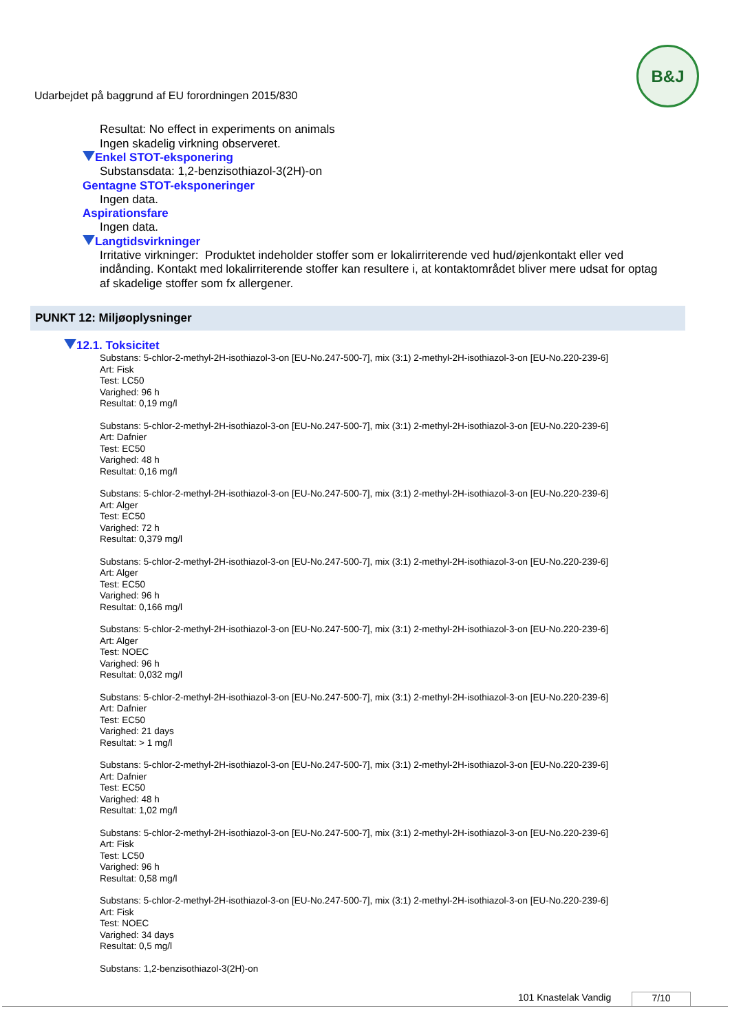Udarbejdet på baggrund af EU forordningen 2015/830
B&J
Resultat: No effect in experiments on animals
Ingen skadelig virkning observeret.
Enkel STOT-eksponering
Substansdata: 1,2-benzisothiazol-3(2H)-on
Gentagne STOT-eksponeringer
Ingen data.
Aspirationsfare
Ingen data.
Langtidsvirkninger
Irritative virkninger: Produktet indeholder stoffer som er lokalirriterende ved hud/øjenkontakt eller ved indånding. Kontakt med lokalirriterende stoffer kan resultere i, at kontaktområdet bliver mere udsat for optag af skadelige stoffer som fx allergener.
PUNKT 12: Miljøoplysninger
12.1. Toksicitet
Substans: 5-chlor-2-methyl-2H-isothiazol-3-on [EU-No.247-500-7], mix (3:1) 2-methyl-2H-isothiazol-3-on [EU-No.220-239-6]
Art: Fisk
Test: LC50
Varighed: 96 h
Resultat: 0,19 mg/l
Substans: 5-chlor-2-methyl-2H-isothiazol-3-on [EU-No.247-500-7], mix (3:1) 2-methyl-2H-isothiazol-3-on [EU-No.220-239-6]
Art: Dafnier
Test: EC50
Varighed: 48 h
Resultat: 0,16 mg/l
Substans: 5-chlor-2-methyl-2H-isothiazol-3-on [EU-No.247-500-7], mix (3:1) 2-methyl-2H-isothiazol-3-on [EU-No.220-239-6]
Art: Alger
Test: EC50
Varighed: 72 h
Resultat: 0,379 mg/l
Substans: 5-chlor-2-methyl-2H-isothiazol-3-on [EU-No.247-500-7], mix (3:1) 2-methyl-2H-isothiazol-3-on [EU-No.220-239-6]
Art: Alger
Test: EC50
Varighed: 96 h
Resultat: 0,166 mg/l
Substans: 5-chlor-2-methyl-2H-isothiazol-3-on [EU-No.247-500-7], mix (3:1) 2-methyl-2H-isothiazol-3-on [EU-No.220-239-6]
Art: Alger
Test: NOEC
Varighed: 96 h
Resultat: 0,032 mg/l
Substans: 5-chlor-2-methyl-2H-isothiazol-3-on [EU-No.247-500-7], mix (3:1) 2-methyl-2H-isothiazol-3-on [EU-No.220-239-6]
Art: Dafnier
Test: EC50
Varighed: 21 days
Resultat: > 1 mg/l
Substans: 5-chlor-2-methyl-2H-isothiazol-3-on [EU-No.247-500-7], mix (3:1) 2-methyl-2H-isothiazol-3-on [EU-No.220-239-6]
Art: Dafnier
Test: EC50
Varighed: 48 h
Resultat: 1,02 mg/l
Substans: 5-chlor-2-methyl-2H-isothiazol-3-on [EU-No.247-500-7], mix (3:1) 2-methyl-2H-isothiazol-3-on [EU-No.220-239-6]
Art: Fisk
Test: LC50
Varighed: 96 h
Resultat: 0,58 mg/l
Substans: 5-chlor-2-methyl-2H-isothiazol-3-on [EU-No.247-500-7], mix (3:1) 2-methyl-2H-isothiazol-3-on [EU-No.220-239-6]
Art: Fisk
Test: NOEC
Varighed: 34 days
Resultat: 0,5 mg/l
Substans: 1,2-benzisothiazol-3(2H)-on
101 Knastelak Vandig 7/10